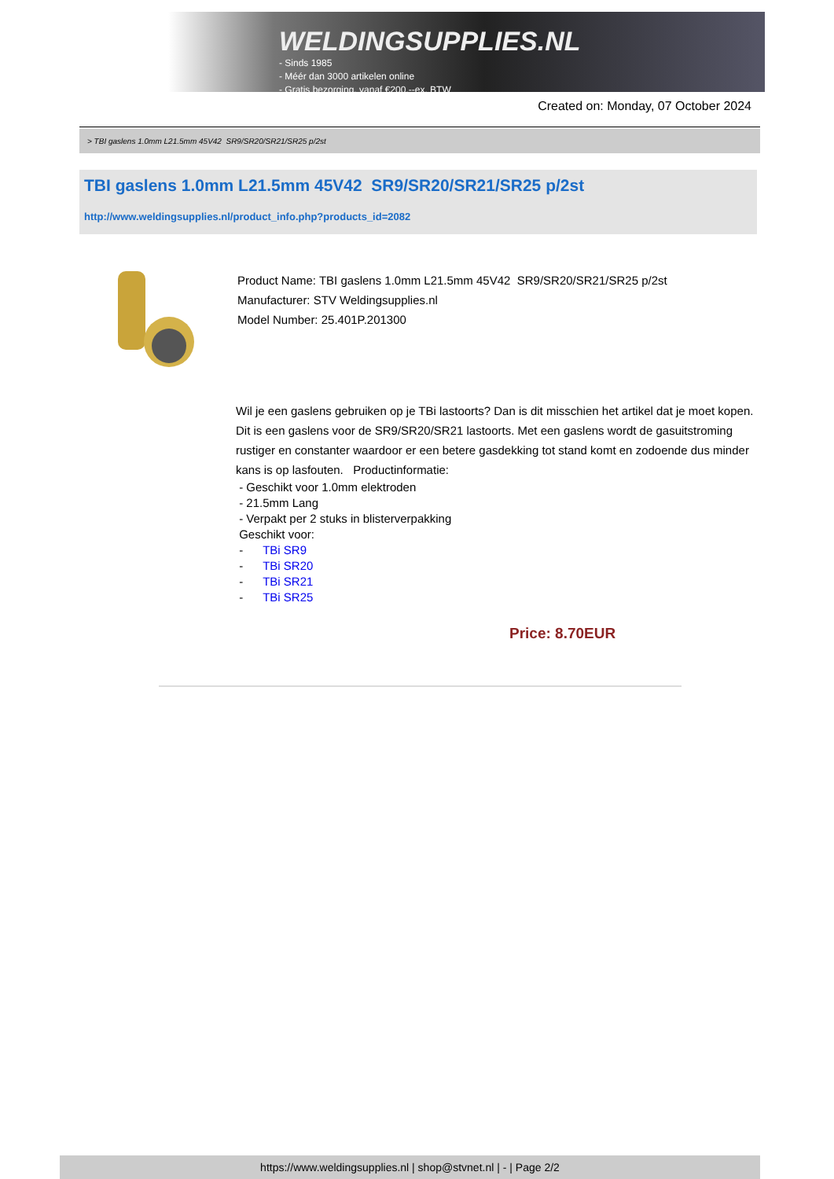WELDINGSUPPLIES.NL
- Sinds 1985
- Méér dan 3000 artikelen online
- Gratis bezorging, vanaf €200,--ex. BTW
Created on: Monday, 07 October 2024
> TBI gaslens 1.0mm L21.5mm 45V42 SR9/SR20/SR21/SR25 p/2st
TBI gaslens 1.0mm L21.5mm 45V42 SR9/SR20/SR21/SR25 p/2st
http://www.weldingsupplies.nl/product_info.php?products_id=2082
Product Name: TBI gaslens 1.0mm L21.5mm 45V42 SR9/SR20/SR21/SR25 p/2st
Manufacturer: STV Weldingsupplies.nl
Model Number: 25.401P.201300
Wil je een gaslens gebruiken op je TBi lastoorts? Dan is dit misschien het artikel dat je moet kopen. Dit is een gaslens voor de SR9/SR20/SR21 lastoorts. Met een gaslens wordt de gasuitstroming rustiger en constanter waardoor er een betere gasdekking tot stand komt en zodoende dus minder kans is op lasfouten. Productinformatie:
- Geschikt voor 1.0mm elektroden
- 21.5mm Lang
- Verpakt per 2 stuks in blisterverpakking
Geschikt voor:
- TBi SR9
- TBi SR20
- TBi SR21
- TBi SR25
Price: 8.70EUR
https://www.weldingsupplies.nl | shop@stvnet.nl | - | Page 2/2